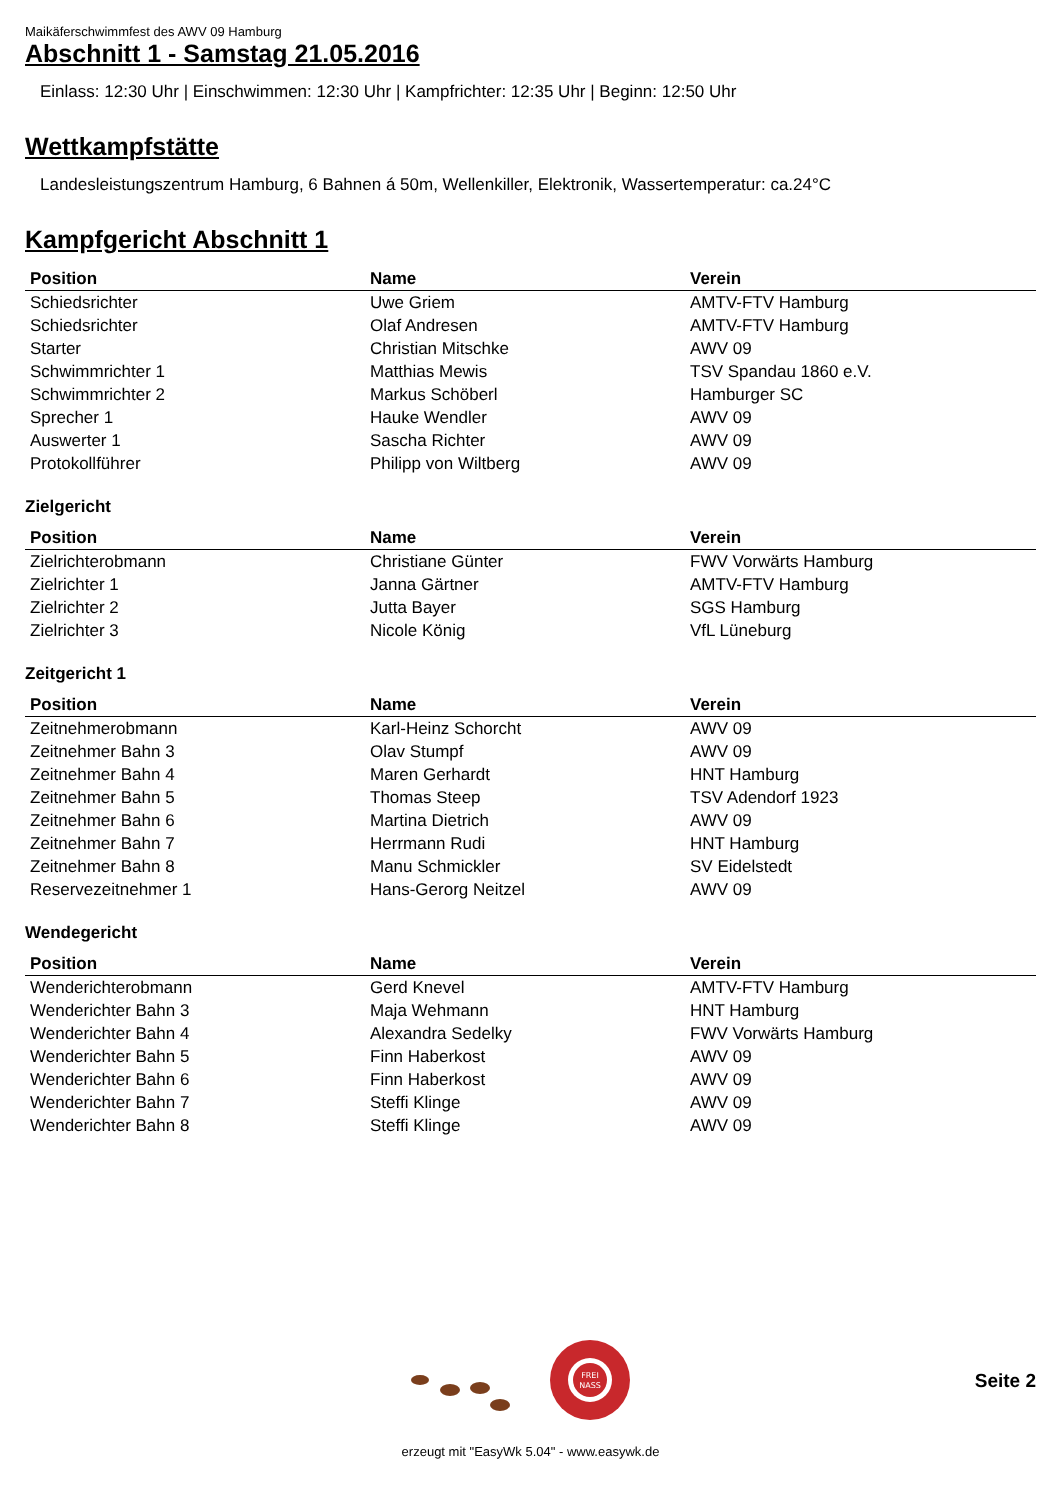Maikäferschwimmfest des AWV 09 Hamburg
Abschnitt 1 - Samstag 21.05.2016
Einlass: 12:30 Uhr | Einschwimmen: 12:30 Uhr | Kampfrichter: 12:35 Uhr | Beginn: 12:50 Uhr
Wettkampfstätte
Landesleistungszentrum Hamburg, 6 Bahnen á 50m, Wellenkiller, Elektronik, Wassertemperatur: ca.24°C
Kampfgericht Abschnitt 1
| Position | Name | Verein |
| --- | --- | --- |
| Schiedsrichter | Uwe Griem | AMTV-FTV Hamburg |
| Schiedsrichter | Olaf Andresen | AMTV-FTV Hamburg |
| Starter | Christian Mitschke | AWV 09 |
| Schwimmrichter 1 | Matthias Mewis | TSV Spandau 1860 e.V. |
| Schwimmrichter 2 | Markus Schöberl | Hamburger SC |
| Sprecher 1 | Hauke Wendler | AWV 09 |
| Auswerter 1 | Sascha Richter | AWV 09 |
| Protokollführer | Philipp von Wiltberg | AWV 09 |
Zielgericht
| Position | Name | Verein |
| --- | --- | --- |
| Zielrichterobmann | Christiane Günter | FWV Vorwärts Hamburg |
| Zielrichter 1 | Janna Gärtner | AMTV-FTV Hamburg |
| Zielrichter 2 | Jutta Bayer | SGS Hamburg |
| Zielrichter 3 | Nicole König | VfL Lüneburg |
Zeitgericht 1
| Position | Name | Verein |
| --- | --- | --- |
| Zeitnehmerobmann | Karl-Heinz Schorcht | AWV 09 |
| Zeitnehmer Bahn 3 | Olav Stumpf | AWV 09 |
| Zeitnehmer Bahn 4 | Maren Gerhardt | HNT Hamburg |
| Zeitnehmer Bahn 5 | Thomas Steep | TSV Adendorf 1923 |
| Zeitnehmer Bahn 6 | Martina Dietrich | AWV 09 |
| Zeitnehmer Bahn 7 | Herrmann Rudi | HNT Hamburg |
| Zeitnehmer Bahn 8 | Manu Schmickler | SV Eidelstedt |
| Reservezeitnehmer 1 | Hans-Gerorg Neitzel | AWV 09 |
Wendegericht
| Position | Name | Verein |
| --- | --- | --- |
| Wenderichterobmann | Gerd Knevel | AMTV-FTV Hamburg |
| Wenderichter Bahn 3 | Maja Wehmann | HNT Hamburg |
| Wenderichter Bahn 4 | Alexandra Sedelky | FWV Vorwärts Hamburg |
| Wenderichter Bahn 5 | Finn Haberkost | AWV 09 |
| Wenderichter Bahn 6 | Finn Haberkost | AWV 09 |
| Wenderichter Bahn 7 | Steffi Klinge | AWV 09 |
| Wenderichter Bahn 8 | Steffi Klinge | AWV 09 |
FREI
NASS
Seite 2
erzeugt mit "EasyWk 5.04" - www.easywk.de